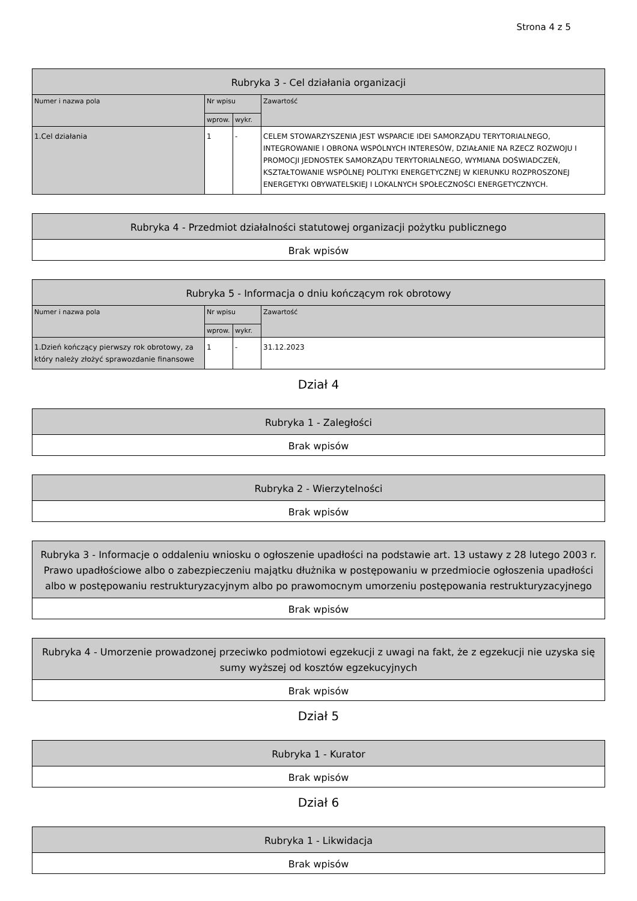Strona 4 z 5
| Rubryka 3 - Cel działania organizacji | | | |
| --- | --- | --- | --- |
| Numer i nazwa pola | Nr wpisu | | Zawartość |
| | wprow. | wykr. | |
| 1.Cel działania | 1 | - | CELEM STOWARZYSZENIA JEST WSPARCIE IDEI SAMORZĄDU TERYTORIALNEGO, INTEGROWANIE I OBRONA WSPÓLNYCH INTERESÓW, DZIAŁANIE NA RZECZ ROZWOJU I PROMOCJI JEDNOSTEK SAMORZĄDU TERYTORIALNEGO, WYMIANA DOŚWIADCZEŃ, KSZTAŁTOWANIE WSPÓLNEJ POLITYKI ENERGETYCZNEJ W KIERUNKU ROZPROSZONEJ ENERGETYKI OBYWATELSKIEJ I LOKALNYCH SPOŁECZNOŚCI ENERGETYCZNYCH. |
| Rubryka 4 - Przedmiot działalności statutowej organizacji pożytku publicznego |
| --- |
| Brak wpisów |
| Rubryka 5 - Informacja o dniu kończącym rok obrotowy | | | |
| --- | --- | --- | --- |
| Numer i nazwa pola | Nr wpisu | | Zawartość |
| | wprow. | wykr. | |
| 1.Dzień kończący pierwszy rok obrotowy, za który należy złożyć sprawozdanie finansowe | 1 | - | 31.12.2023 |
Dział 4
| Rubryka 1 - Zaległości |
| --- |
| Brak wpisów |
| Rubryka 2 - Wierzytelności |
| --- |
| Brak wpisów |
| Rubryka 3 - Informacje o oddaleniu wniosku o ogłoszenie upadłości na podstawie art. 13 ustawy z 28 lutego 2003 r. Prawo upadłościowe albo o zabezpieczeniu majątku dłużnika w postępowaniu w przedmiocie ogłoszenia upadłości albo w postępowaniu restrukturyzacyjnym albo po prawomocnym umorzeniu postępowania restrukturyzacyjnego |
| --- |
| Brak wpisów |
| Rubryka 4 - Umorzenie prowadzonej przeciwko podmiotowi egzekucji z uwagi na fakt, że z egzekucji nie uzyska się sumy wyższej od kosztów egzekucyjnych |
| --- |
| Brak wpisów |
Dział 5
| Rubryka 1 - Kurator |
| --- |
| Brak wpisów |
Dział 6
| Rubryka 1 - Likwidacja |
| --- |
| Brak wpisów |